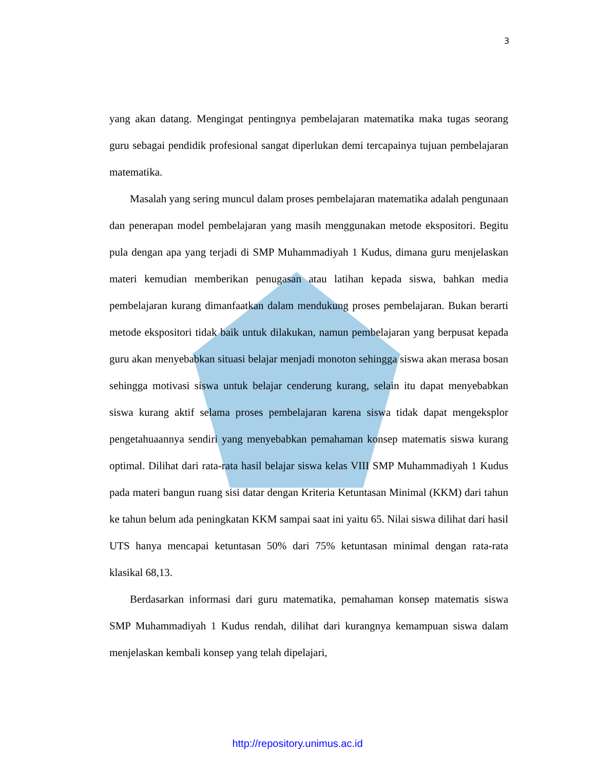3
yang akan datang. Mengingat pentingnya pembelajaran matematika maka tugas seorang guru sebagai pendidik profesional sangat diperlukan demi tercapainya tujuan pembelajaran matematika.
Masalah yang sering muncul dalam proses pembelajaran matematika adalah pengunaan dan penerapan model pembelajaran yang masih menggunakan metode ekspositori. Begitu pula dengan apa yang terjadi di SMP Muhammadiyah 1 Kudus, dimana guru menjelaskan materi kemudian memberikan penugasan atau latihan kepada siswa, bahkan media pembelajaran kurang dimanfaatkan dalam mendukung proses pembelajaran. Bukan berarti metode ekspositori tidak baik untuk dilakukan, namun pembelajaran yang berpusat kepada guru akan menyebabkan situasi belajar menjadi monoton sehingga siswa akan merasa bosan sehingga motivasi siswa untuk belajar cenderung kurang, selain itu dapat menyebabkan siswa kurang aktif selama proses pembelajaran karena siswa tidak dapat mengeksplor pengetahuaannya sendiri yang menyebabkan pemahaman konsep matematis siswa kurang optimal. Dilihat dari rata-rata hasil belajar siswa kelas VIII SMP Muhammadiyah 1 Kudus pada materi bangun ruang sisi datar dengan Kriteria Ketuntasan Minimal (KKM) dari tahun ke tahun belum ada peningkatan KKM sampai saat ini yaitu 65. Nilai siswa dilihat dari hasil UTS hanya mencapai ketuntasan 50% dari 75% ketuntasan minimal dengan rata-rata klasikal 68,13.
Berdasarkan informasi dari guru matematika, pemahaman konsep matematis siswa SMP Muhammadiyah 1 Kudus rendah, dilihat dari kurangnya kemampuan siswa dalam menjelaskan kembali konsep yang telah dipelajari,
http://repository.unimus.ac.id